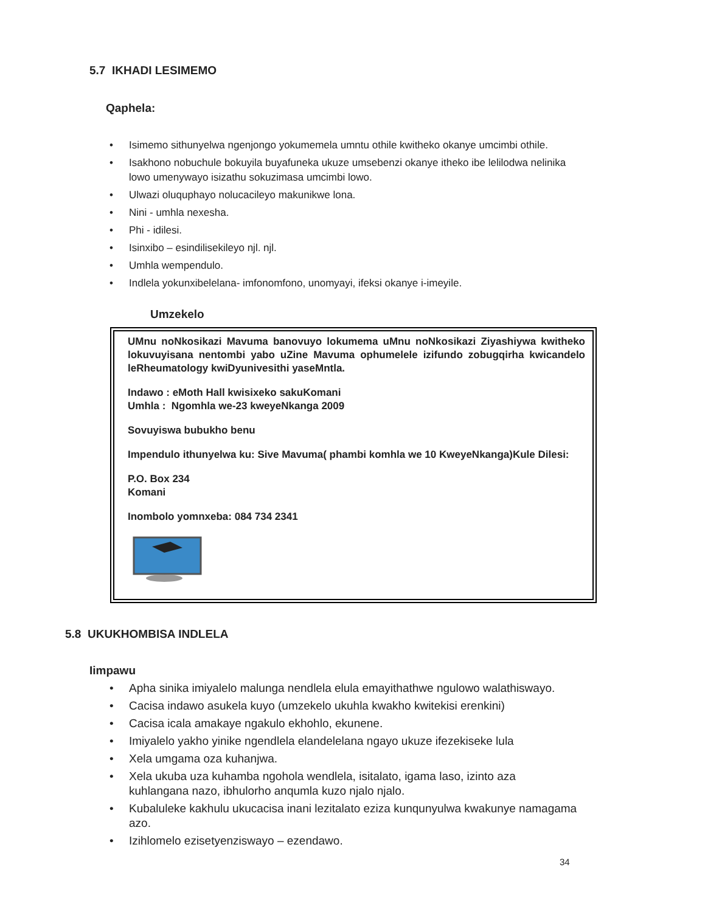5.7 IKHADI LESIMEMO
Qaphela:
• Isimemo sithunyelwa ngenjongo yokumemela umntu othile kwitheko okanye umcimbi othile.
• Isakhono nobuchule bokuyila buyafuneka ukuze umsebenzi okanye itheko ibe lelilodwa nelinika lowo umenywayo isizathu sokuzimasa umcimbi lowo.
• Ulwazi oluquphayo nolucacileyo makunikwe lona.
• Nini - umhla nexesha.
• Phi - idilesi.
• Isinxibo – esindilisekileyo njl. njl.
• Umhla wempendulo.
• Indlela yokunxibelelana- imfonomfono, unomyayi, ifeksi okanye i-imeyile.
Umzekelo
UMnu noNkosikazi Mavuma banovuyo lokumema uMnu noNkosikazi Ziyashiywa kwitheko lokuvuyisana nentombi yabo uZine Mavuma ophumelele izifundo zobugqirha kwicandelo leRheumatology kwiDyunivesithi yaseMntla.
Indawo : eMoth Hall kwisixeko sakuKomani
Umhla : Ngomhla we-23 kweyeNkanga 2009
Sovuyiswa bubukho benu
Impendulo ithunyelwa ku: Sive Mavuma( phambi komhla we 10 KweyeNkanga)Kule Dilesi:
P.O. Box 234
Komani
Inombolo yomnxeba: 084 734 2341
5.8 UKUKHOMBISA INDLELA
Iimpawu
• Apha sinika imiyalelo malunga nendlela elula emayithathwe ngulowo walathiswayo.
• Cacisa indawo asukela kuyo (umzekelo ukuhla kwakho kwitekisi erenkini)
• Cacisa icala amakaye ngakulo ekhohlo, ekunene.
• Imiyalelo yakho yinike ngendlela elandelelana ngayo ukuze ifezekiseke lula
• Xela umgama oza kuhanjwa.
• Xela ukuba uza kuhamba ngohola wendlela, isitalato, igama laso, izinto aza kuhlangana nazo, ibhulorho anqumla kuzo njalo njalo.
• Kubaluleke kakhulu ukucacisa inani lezitalato eziza kunqunyulwa kwakunye namagama azo.
• Izihlomelo ezisetyenziswayo – ezendawo.
34